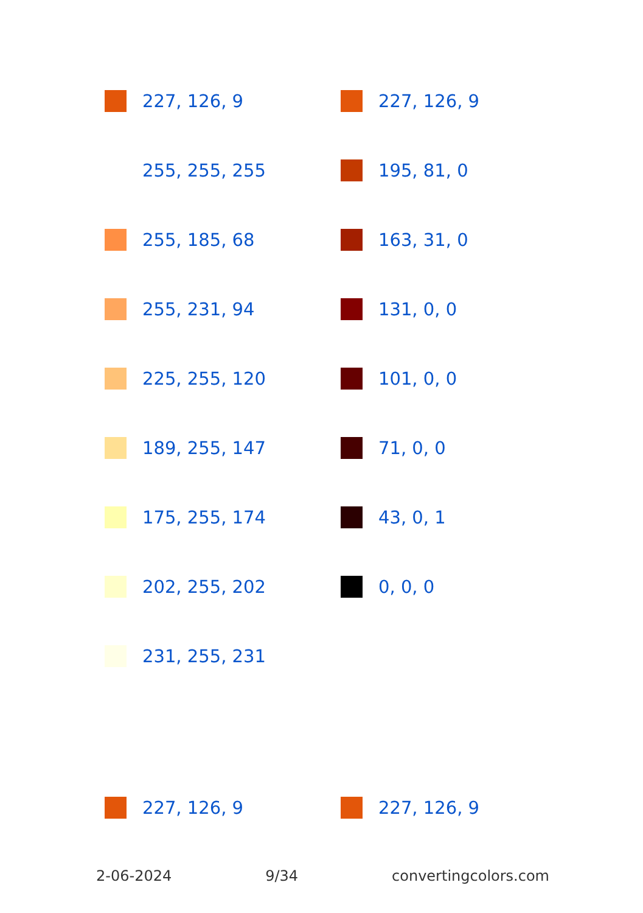227, 126, 9 227, 126, 9
255, 255, 255 195, 81, 0
255, 185, 68 163, 31, 0
255, 231, 94 131, 0, 0
225, 255, 120 101, 0, 0
189, 255, 147 71, 0, 0
175, 255, 174 43, 0, 1
202, 255, 202 0, 0, 0
231, 255, 231
227, 126, 9 227, 126, 9
2-06-2024 9/34 convertingcolors.com